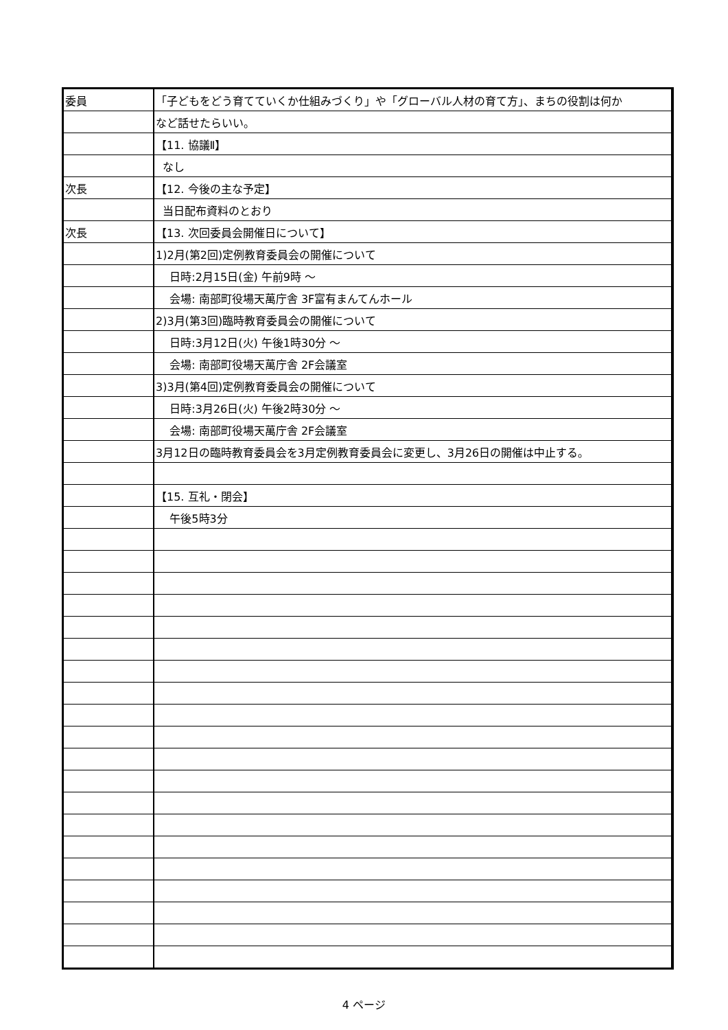| 委員 | 「子どもをどう育てていくか仕組みづくり」や「グローバル人材の育て方」、まちの役割は何か |
| | など話せたらいい。 |
| | 【11. 協議Ⅱ】 |
| | なし |
| 次長 | 【12. 今後の主な予定】 |
| | 当日配布資料のとおり |
| 次長 | 【13. 次回委員会開催日について】 |
| | 1)2月(第2回)定例教育委員会の開催について |
| | 日時:2月15日(金) 午前9時 ～ |
| | 会場: 南部町役場天萬庁舎 3F富有まんてんホール |
| | 2)3月(第3回)臨時教育委員会の開催について |
| | 日時:3月12日(火) 午後1時30分 ～ |
| | 会場: 南部町役場天萬庁舎 2F会議室 |
| | 3)3月(第4回)定例教育委員会の開催について |
| | 日時:3月26日(火) 午後2時30分 ～ |
| | 会場: 南部町役場天萬庁舎 2F会議室 |
| | 3月12日の臨時教育委員会を3月定例教育委員会に変更し、3月26日の開催は中止する。 |
| | 【15. 互礼・閉会】 |
| | 午後5時3分 |
4 ページ